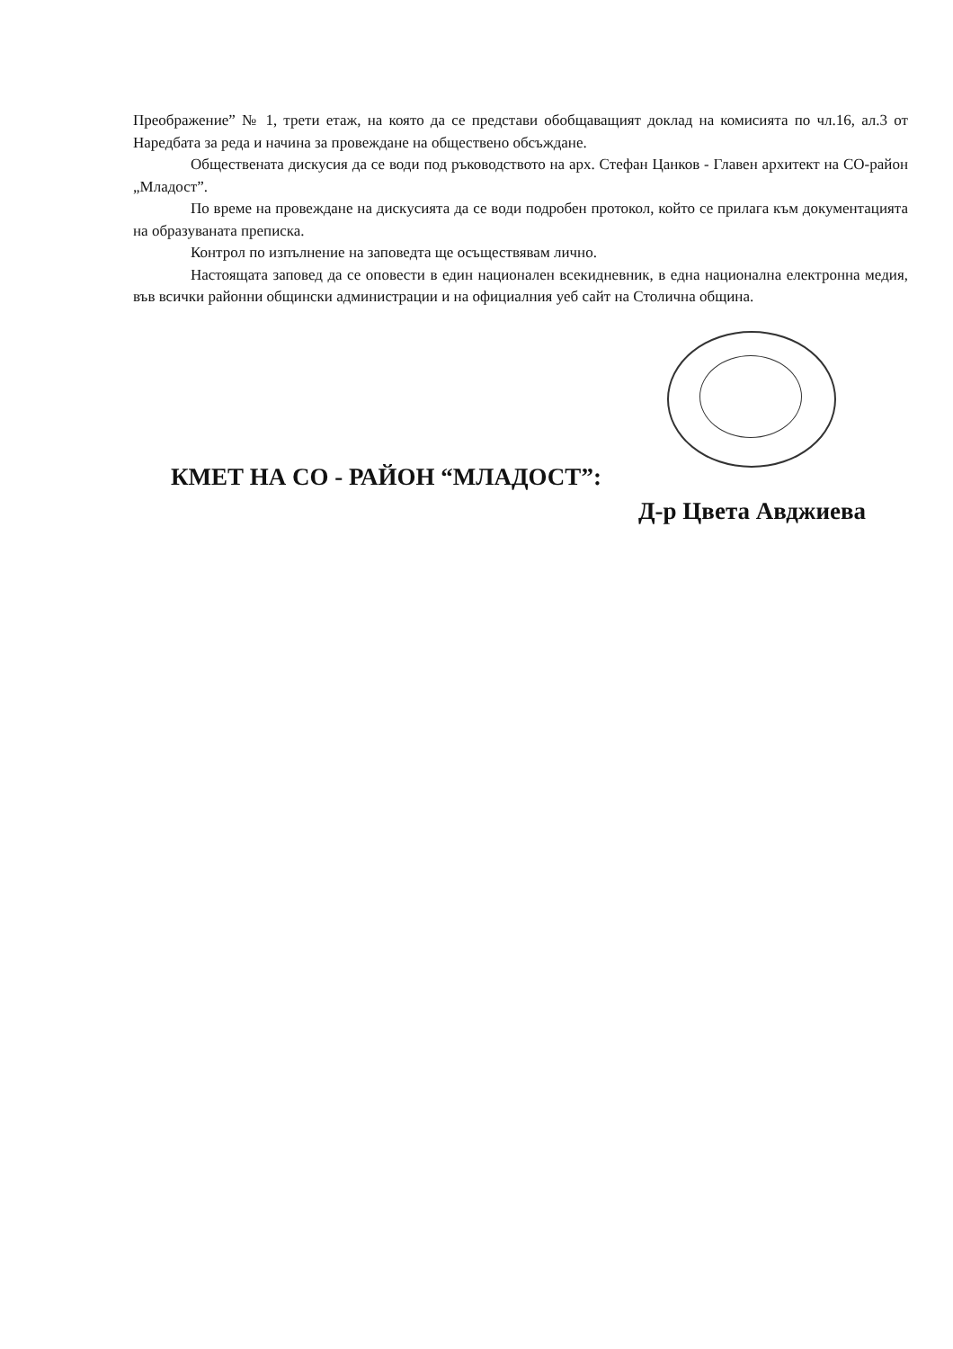Преображение” № 1, трети етаж, на която да се представи обобщаващият доклад на комисията по чл.16, ал.3 от Наредбата за реда и начина за провеждане на обществено обсъждане.
Обществената дискусия да се води под ръководството на арх. Стефан Цанков - Главен архитект на СО-район „Младост”.
По време на провеждане на дискусията да се води подробен протокол, който се прилага към документацията на образуваната преписка.
Контрол по изпълнение на заповедта ще осъществявам лично.
Настоящата заповед да се оповести в един национален всекидневник, в една национална електронна медия, във всички районни общински администрации и на официалния уеб сайт на Столична община.
КМЕТ НА СО - РАЙОН “МЛАДОСТ”:
Д-р Цвета Авджиева